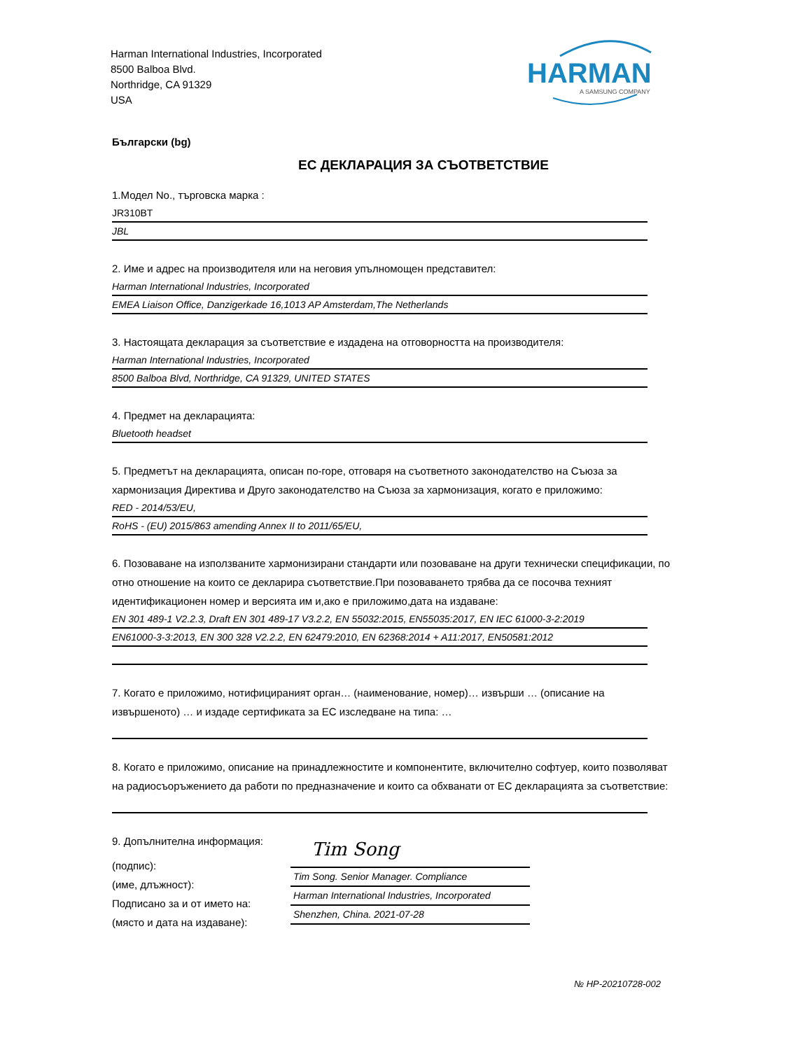Harman International Industries, Incorporated
8500 Balboa Blvd.
Northridge, CA 91329
USA
HARMAN
A SAMSUNG COMPANY
Български (bg)
ЕС ДЕКЛАРАЦИЯ ЗА СЪОТВЕТСТВИЕ
1.Модел No., търговска марка :
JR310BT
JBL
2. Име и адрес на производителя или на неговия упълномощен представител:
Harman International Industries, Incorporated
EMEA Liaison Office, Danzigerkade 16,1013 AP Amsterdam,The Netherlands
3. Настоящата декларация за съответствие е издадена на отговорността на производителя:
Harman International Industries, Incorporated
8500 Balboa Blvd, Northridge, CA 91329, UNITED STATES
4. Предмет на декларацията:
Bluetooth headset
5. Предметът на декларацията, описан по-горе, отговаря на съответното законодателство на Съюза за хармонизация Директива и Друго законодателство на Съюза за хармонизация, когато е приложимо:
RED - 2014/53/EU,
RoHS - (EU) 2015/863 amending Annex II to 2011/65/EU,
6. Позоваване на използваните хармонизирани стандарти или позоваване на други технически спецификации, по отно отношение на които се декларира съответствие.При позоваването трябва да се посочва техният идентификационен номер и версията им и,ако е приложимо,дата на издаване:
EN 301 489-1 V2.2.3, Draft EN 301 489-17 V3.2.2, EN 55032:2015, EN55035:2017, EN IEC 61000-3-2:2019
EN61000-3-3:2013, EN 300 328 V2.2.2, EN 62479:2010, EN 62368:2014 + A11:2017, EN50581:2012
7. Когато е приложимо, нотифицираният орган… (наименование, номер)… извърши … (описание на извършеното) … и издаде сертификата за ЕС изследване на типа: …
8. Когато е приложимо, описание на принадлежностите и компонентите, включително софтуер, които позволяват на радиосъоръжението да работи по предназначение и които са обхванати от ЕС декларацията за съответствие:
9. Допълнителна информация:
(подпис):
(име, длъжност):
Подписано за и от името на:
(място и дата на издаване):
Tim Song
Tim Song. Senior Manager. Compliance
Harman International Industries, Incorporated
Shenzhen, China. 2021-07-28
№ HP-20210728-002